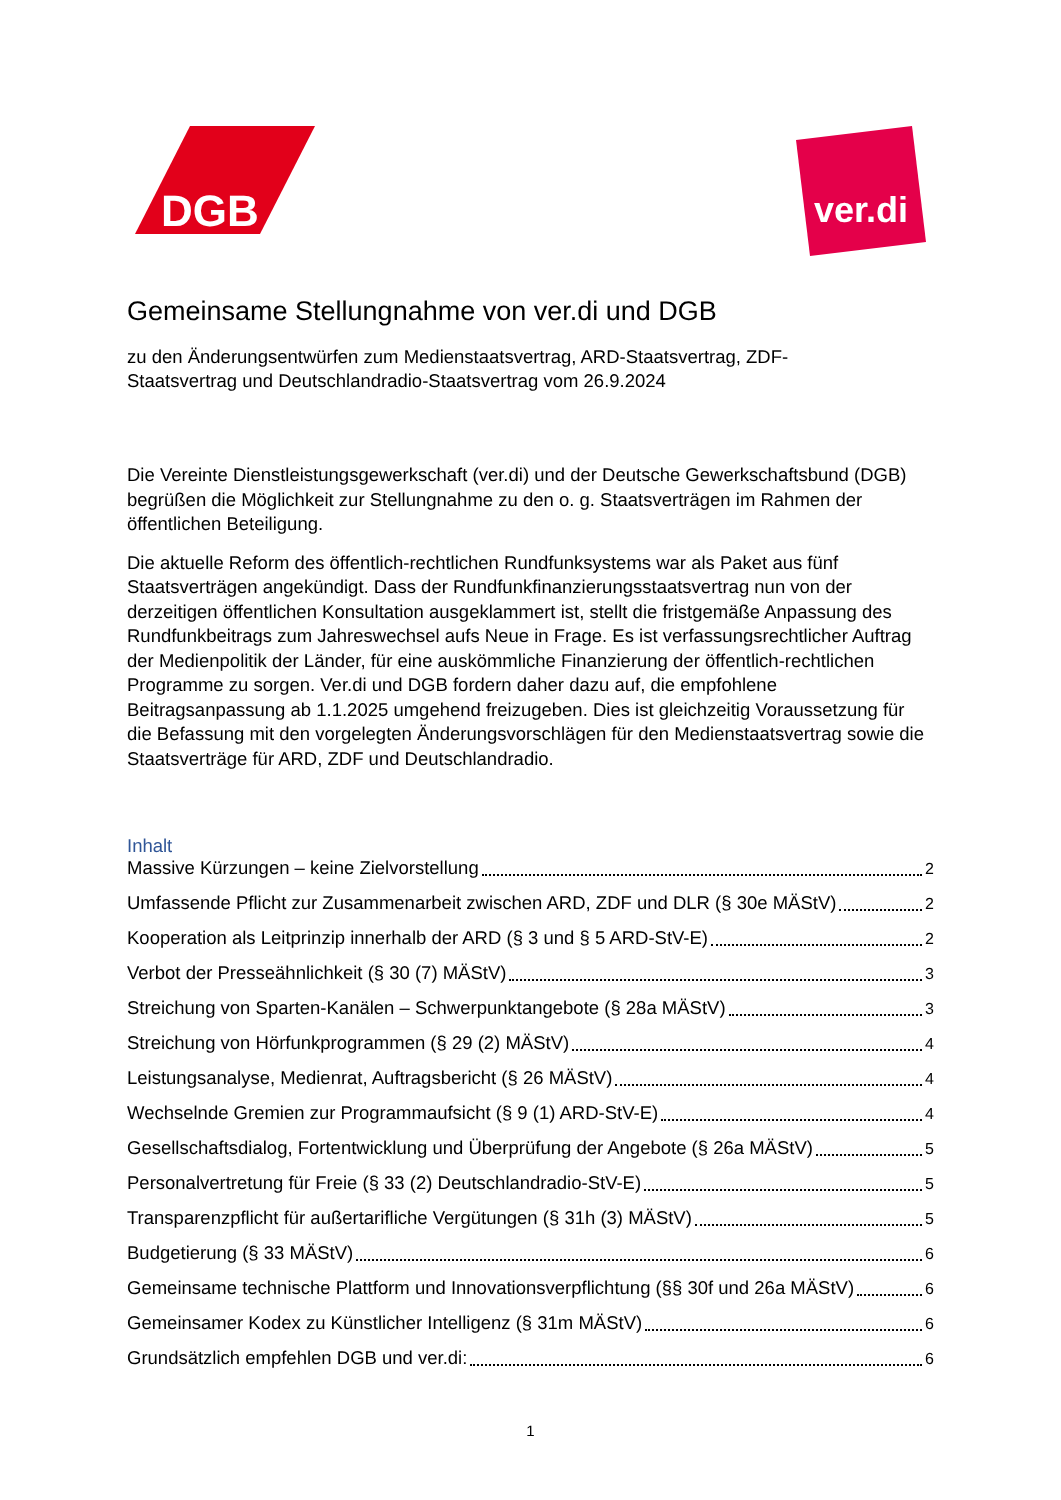DGB
ver.di
Gemeinsame Stellungnahme von ver.di und DGB
zu den Änderungsentwürfen zum Medienstaatsvertrag, ARD-Staatsvertrag, ZDF-
Staatsvertrag und Deutschlandradio-Staatsvertrag vom 26.9.2024
Die Vereinte Dienstleistungsgewerkschaft (ver.di) und der Deutsche Gewerkschaftsbund (DGB) begrüßen die Möglichkeit zur Stellungnahme zu den o. g. Staatsverträgen im Rahmen der öffentlichen Beteiligung.
Die aktuelle Reform des öffentlich-rechtlichen Rundfunksystems war als Paket aus fünf Staatsverträgen angekündigt. Dass der Rundfunkfinanzierungsstaatsvertrag nun von der derzeitigen öffentlichen Konsultation ausgeklammert ist, stellt die fristgemäße Anpassung des Rundfunkbeitrags zum Jahreswechsel aufs Neue in Frage. Es ist verfassungsrechtlicher Auftrag der Medienpolitik der Länder, für eine auskömmliche Finanzierung der öffentlich-rechtlichen Programme zu sorgen. Ver.di und DGB fordern daher dazu auf, die empfohlene Beitragsanpassung ab 1.1.2025 umgehend freizugeben. Dies ist gleichzeitig Voraussetzung für die Befassung mit den vorgelegten Änderungsvorschlägen für den Medienstaatsvertrag sowie die Staatsverträge für ARD, ZDF und Deutschlandradio.
Inhalt
Massive Kürzungen – keine Zielvorstellung 2
Umfassende Pflicht zur Zusammenarbeit zwischen ARD, ZDF und DLR (§ 30e MÄStV) 2
Kooperation als Leitprinzip innerhalb der ARD (§ 3 und § 5 ARD-StV-E) 2
Verbot der Presseähnlichkeit (§ 30 (7) MÄStV) 3
Streichung von Sparten-Kanälen – Schwerpunktangebote (§ 28a MÄStV) 3
Streichung von Hörfunkprogrammen (§ 29 (2) MÄStV) 4
Leistungsanalyse, Medienrat, Auftragsbericht (§ 26 MÄStV) 4
Wechselnde Gremien zur Programmaufsicht (§ 9 (1) ARD-StV-E) 4
Gesellschaftsdialog, Fortentwicklung und Überprüfung der Angebote (§ 26a MÄStV) 5
Personalvertretung für Freie (§ 33 (2) Deutschlandradio-StV-E) 5
Transparenzpflicht für außertarifliche Vergütungen (§ 31h (3) MÄStV) 5
Budgetierung (§ 33 MÄStV) 6
Gemeinsame technische Plattform und Innovationsverpflichtung (§§ 30f und 26a MÄStV) 6
Gemeinsamer Kodex zu Künstlicher Intelligenz (§ 31m MÄStV) 6
Grundsätzlich empfehlen DGB und ver.di: 6
1